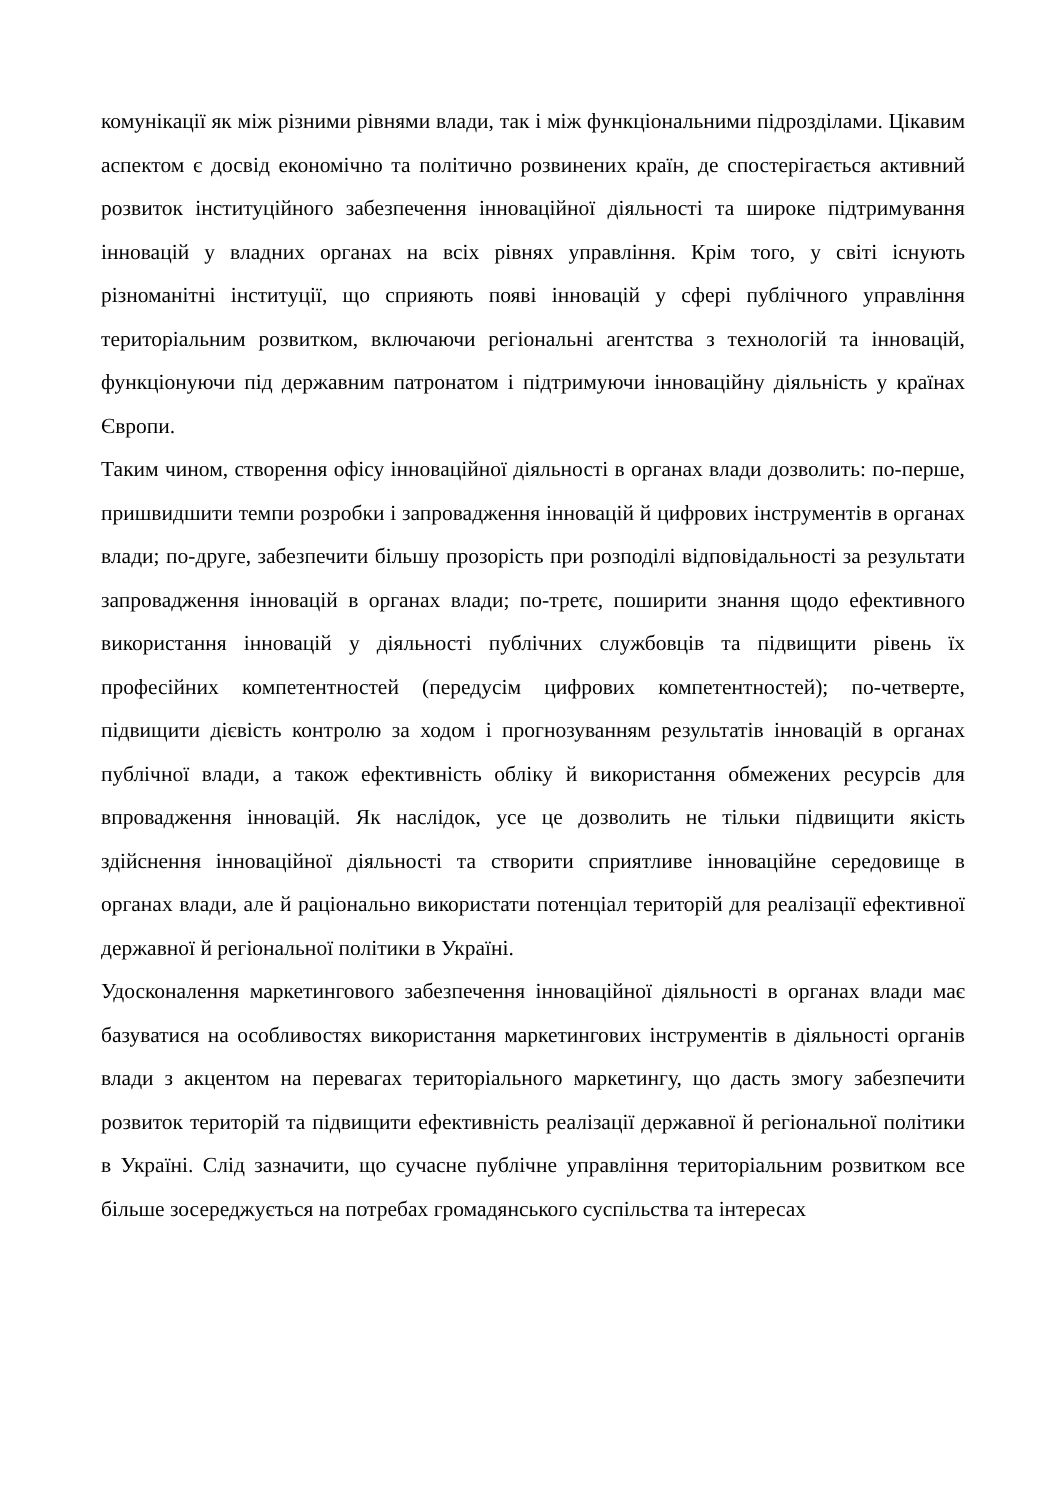комунікації як між різними рівнями влади, так і між функціональними підрозділами. Цікавим аспектом є досвід економічно та політично розвинених країн, де спостерігається активний розвиток інституційного забезпечення інноваційної діяльності та широке підтримування інновацій у владних органах на всіх рівнях управління. Крім того, у світі існують різноманітні інституції, що сприяють появі інновацій у сфері публічного управління територіальним розвитком, включаючи регіональні агентства з технологій та інновацій, функціонуючи під державним патронатом і підтримуючи інноваційну діяльність у країнах Європи.
Таким чином, створення офісу інноваційної діяльності в органах влади дозволить: по-перше, пришвидшити темпи розробки і запровадження інновацій й цифрових інструментів в органах влади; по-друге, забезпечити більшу прозорість при розподілі відповідальності за результати запровадження інновацій в органах влади; по-третє, поширити знання щодо ефективного використання інновацій у діяльності публічних службовців та підвищити рівень їх професійних компетентностей (передусім цифрових компетентностей); по-четверте, підвищити дієвість контролю за ходом і прогнозуванням результатів інновацій в органах публічної влади, а також ефективність обліку й використання обмежених ресурсів для впровадження інновацій. Як наслідок, усе це дозволить не тільки підвищити якість здійснення інноваційної діяльності та створити сприятливе інноваційне середовище в органах влади, але й раціонально використати потенціал територій для реалізації ефективної державної й регіональної політики в Україні.
Удосконалення маркетингового забезпечення інноваційної діяльності в органах влади має базуватися на особливостях використання маркетингових інструментів в діяльності органів влади з акцентом на перевагах територіального маркетингу, що дасть змогу забезпечити розвиток територій та підвищити ефективність реалізації державної й регіональної політики в Україні. Слід зазначити, що сучасне публічне управління територіальним розвитком все більше зосереджується на потребах громадянського суспільства та інтересах